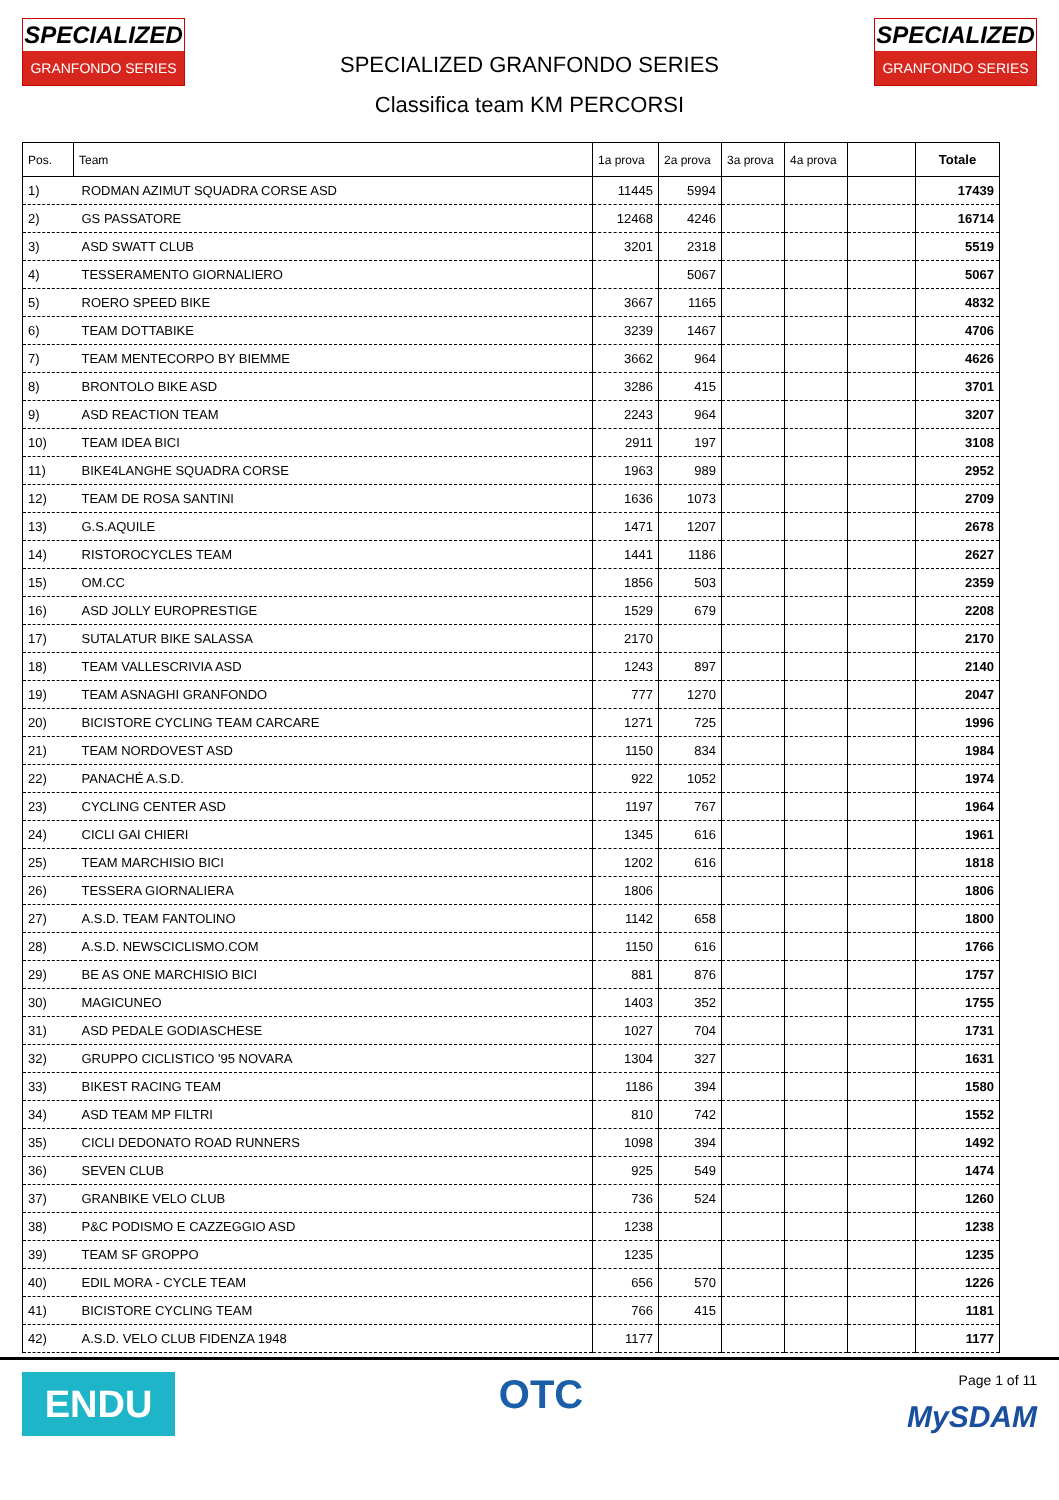SPECIALIZED
GRANFONDO SERIES
SPECIALIZED GRANFONDO SERIES
Classifica team KM PERCORSI
SPECIALIZED
GRANFONDO SERIES
| Pos. | Team | 1a prova | 2a prova | 3a prova | 4a prova | | Totale |
| --- | --- | --- | --- | --- | --- | --- | --- |
| 1) | RODMAN AZIMUT SQUADRA CORSE ASD | 11445 | 5994 | | | | 17439 |
| 2) | GS PASSATORE | 12468 | 4246 | | | | 16714 |
| 3) | ASD SWATT CLUB | 3201 | 2318 | | | | 5519 |
| 4) | TESSERAMENTO GIORNALIERO | | 5067 | | | | 5067 |
| 5) | ROERO SPEED BIKE | 3667 | 1165 | | | | 4832 |
| 6) | TEAM DOTTABIKE | 3239 | 1467 | | | | 4706 |
| 7) | TEAM MENTECORPO BY BIEMME | 3662 | 964 | | | | 4626 |
| 8) | BRONTOLO BIKE ASD | 3286 | 415 | | | | 3701 |
| 9) | ASD REACTION TEAM | 2243 | 964 | | | | 3207 |
| 10) | TEAM IDEA BICI | 2911 | 197 | | | | 3108 |
| 11) | BIKE4LANGHE SQUADRA CORSE | 1963 | 989 | | | | 2952 |
| 12) | TEAM DE ROSA SANTINI | 1636 | 1073 | | | | 2709 |
| 13) | G.S.AQUILE | 1471 | 1207 | | | | 2678 |
| 14) | RISTOROCYCLES TEAM | 1441 | 1186 | | | | 2627 |
| 15) | OM.CC | 1856 | 503 | | | | 2359 |
| 16) | ASD JOLLY EUROPRESTIGE | 1529 | 679 | | | | 2208 |
| 17) | SUTALATUR BIKE SALASSA | 2170 | | | | | 2170 |
| 18) | TEAM VALLESCRIVIA ASD | 1243 | 897 | | | | 2140 |
| 19) | TEAM ASNAGHI GRANFONDO | 777 | 1270 | | | | 2047 |
| 20) | BICISTORE CYCLING TEAM CARCARE | 1271 | 725 | | | | 1996 |
| 21) | TEAM NORDOVEST ASD | 1150 | 834 | | | | 1984 |
| 22) | PANACHÉ A.S.D. | 922 | 1052 | | | | 1974 |
| 23) | CYCLING CENTER ASD | 1197 | 767 | | | | 1964 |
| 24) | CICLI GAI CHIERI | 1345 | 616 | | | | 1961 |
| 25) | TEAM MARCHISIO BICI | 1202 | 616 | | | | 1818 |
| 26) | TESSERA GIORNALIERA | 1806 | | | | | 1806 |
| 27) | A.S.D. TEAM FANTOLINO | 1142 | 658 | | | | 1800 |
| 28) | A.S.D. NEWSCICLISMO.COM | 1150 | 616 | | | | 1766 |
| 29) | BE AS ONE MARCHISIO BICI | 881 | 876 | | | | 1757 |
| 30) | MAGICUNEO | 1403 | 352 | | | | 1755 |
| 31) | ASD PEDALE GODIASCHESE | 1027 | 704 | | | | 1731 |
| 32) | GRUPPO CICLISTICO '95 NOVARA | 1304 | 327 | | | | 1631 |
| 33) | BIKEST RACING TEAM | 1186 | 394 | | | | 1580 |
| 34) | ASD TEAM MP FILTRI | 810 | 742 | | | | 1552 |
| 35) | CICLI DEDONATO ROAD RUNNERS | 1098 | 394 | | | | 1492 |
| 36) | SEVEN CLUB | 925 | 549 | | | | 1474 |
| 37) | GRANBIKE VELO CLUB | 736 | 524 | | | | 1260 |
| 38) | P&C PODISMO E CAZZEGGIO ASD | 1238 | | | | | 1238 |
| 39) | TEAM SF GROPPO | 1235 | | | | | 1235 |
| 40) | EDIL MORA - CYCLE TEAM | 656 | 570 | | | | 1226 |
| 41) | BICISTORE CYCLING TEAM | 766 | 415 | | | | 1181 |
| 42) | A.S.D. VELO CLUB FIDENZA 1948 | 1177 | | | | | 1177 |
ENDU
OTC
Page 1 of 11
MySDAM